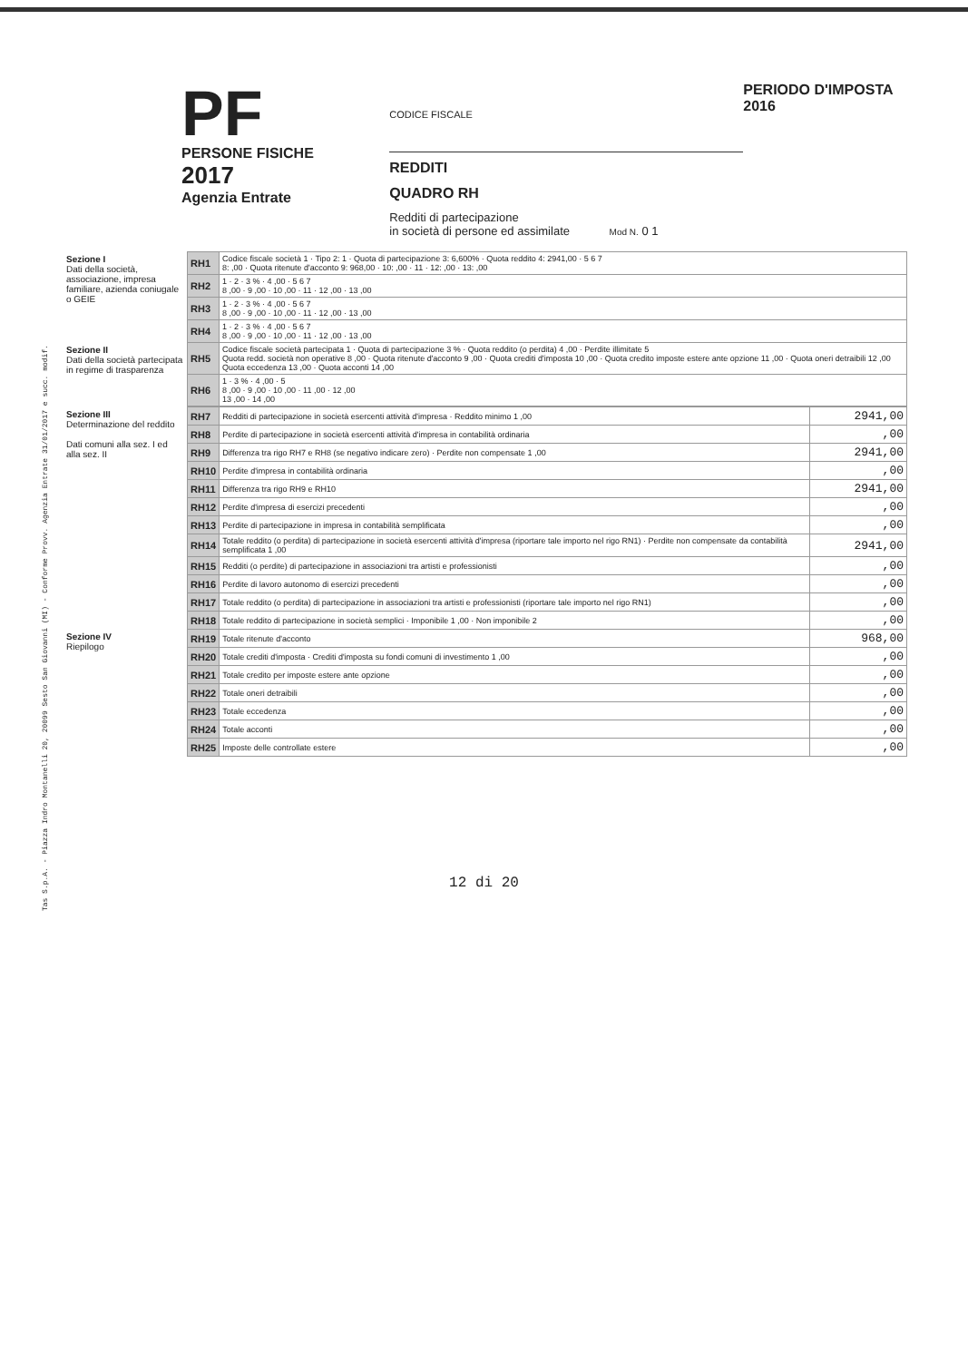Tas S.p.A. - Piazza Indro Montanelli 20, 20099 Sesto San Giovanni (MI) - Conforme Provv. Agenzia Entrate 31/01/2017 e succ. modif.
PF
PERSONE FISICHE
2017
Agenzia Entrate
CODICE FISCALE
REDDITI
QUADRO RH
Redditi di partecipazione
in società di persone ed assimilate Mod N. 0 1
PERIODO D'IMPOSTA 2016
| Sezione I Dati della società, associazione, impresa familiare, azienda coniugale o GEIE | RH1 | Codice fiscale società 1 · Tipo 2: 1 · Quota di partecipazione 3: 6,600% · Quota reddito 4: 2941,00 · 5 6 7 8: ,00 · Quota ritenute d'acconto 9: 968,00 · 10: ,00 · 11 · 12: ,00 · 13: ,00 |
| | RH2 | 1 · 2 · 3 % · 4 ,00 · 5 6 7 8 ,00 · 9 ,00 · 10 ,00 · 11 · 12 ,00 · 13 ,00 |
| | RH3 | 1 · 2 · 3 % · 4 ,00 · 5 6 7 8 ,00 · 9 ,00 · 10 ,00 · 11 · 12 ,00 · 13 ,00 |
| | RH4 | 1 · 2 · 3 % · 4 ,00 · 5 6 7 8 ,00 · 9 ,00 · 10 ,00 · 11 · 12 ,00 · 13 ,00 |
| Sezione II Dati della società partecipata in regime di trasparenza | RH5 | Codice fiscale società partecipata 1 · Quota di partecipazione 3 % · Quota reddito (o perdita) 4 ,00 · Perdite illimitate 5 Quota redd. società non operative 8 ,00 · Quota ritenute d'acconto 9 ,00 · Quota crediti d'imposta 10 ,00 · Quota credito imposte estere ante opzione 11 ,00 · Quota oneri detraibili 12 ,00 Quota eccedenza 13 ,00 · Quota acconti 14 ,00 |
| | RH6 | 1 · 3 % · 4 ,00 · 5 8 ,00 · 9 ,00 · 10 ,00 · 11 ,00 · 12 ,00 13 ,00 · 14 ,00 |
| Sezione III Determinazione del reddito Dati comuni alla sez. I ed alla sez. II | RH7 | Redditi di partecipazione in società esercenti attività d'impresa · Reddito minimo 1 ,00 | 2941,00 |
| | RH8 | Perdite di partecipazione in società esercenti attività d'impresa in contabilità ordinaria | ,00 |
| | RH9 | Differenza tra rigo RH7 e RH8 (se negativo indicare zero) · Perdite non compensate 1 ,00 | 2941,00 |
| | RH10 | Perdite d'impresa in contabilità ordinaria | ,00 |
| | RH11 | Differenza tra rigo RH9 e RH10 | 2941,00 |
| | RH12 | Perdite d'impresa di esercizi precedenti | ,00 |
| | RH13 | Perdite di partecipazione in impresa in contabilità semplificata | ,00 |
| | RH14 | Totale reddito (o perdita) di partecipazione in società esercenti attività d'impresa (riportare tale importo nel rigo RN1) · Perdite non compensate da contabilità semplificata 1 ,00 | 2941,00 |
| | RH15 | Redditi (o perdite) di partecipazione in associazioni tra artisti e professionisti | ,00 |
| | RH16 | Perdite di lavoro autonomo di esercizi precedenti | ,00 |
| | RH17 | Totale reddito (o perdita) di partecipazione in associazioni tra artisti e professionisti (riportare tale importo nel rigo RN1) | ,00 |
| | RH18 | Totale reddito di partecipazione in società semplici · Imponibile 1 ,00 · Non imponibile 2 | ,00 |
| Sezione IV Riepilogo | RH19 | Totale ritenute d'acconto | 968,00 |
| | RH20 | Totale crediti d'imposta · Crediti d'imposta su fondi comuni di investimento 1 ,00 | ,00 |
| | RH21 | Totale credito per imposte estere ante opzione | ,00 |
| | RH22 | Totale oneri detraibili | ,00 |
| | RH23 | Totale eccedenza | ,00 |
| | RH24 | Totale acconti | ,00 |
| | RH25 | Imposte delle controllate estere | ,00 |
12 di 20